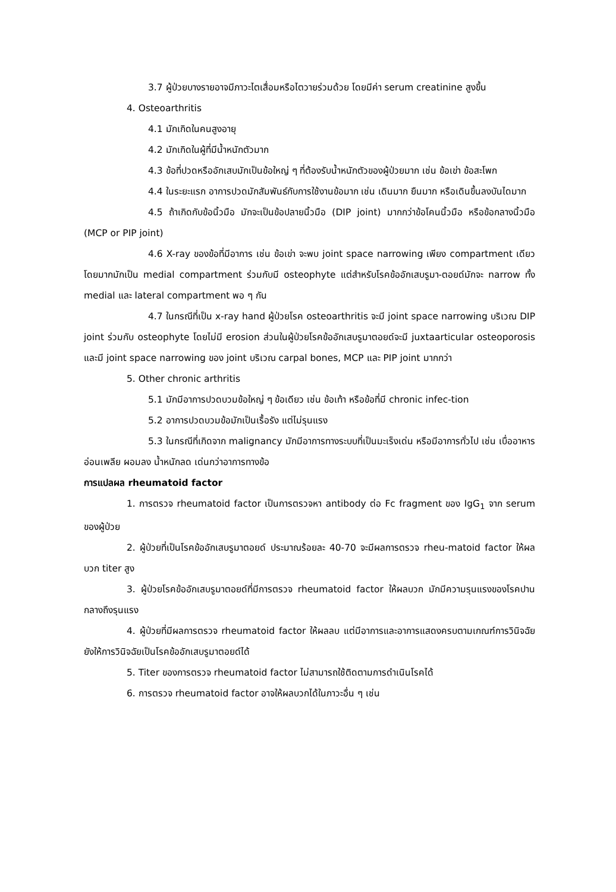3.7 ผู้ป่วยบางรายอาจมีภาวะไตเสื่อมหรือไตวายร่วมด้วย โดยมีค่า serum creatinine สูงขึ้น
4. Osteoarthritis
4.1 มักเกิดในคนสูงอายุ
4.2 มักเกิดในผู้ที่มีน้ำหนักตัวมาก
4.3 ข้อที่ปวดหรืออักเสบมักเป็นข้อใหญ่ ๆ ที่ต้องรับน้ำหนักตัวของผู้ป่วยมาก เช่น ข้อเข่า ข้อสะโพก
4.4 ในระยะแรก อาการปวดมักสัมพันธ์กับการใช้งานข้อมาก เช่น เดินมาก ยืนมาก หรือเดินขึ้นลงบันไดมาก
4.5 ถ้าเกิดกับข้อนิ้วมือ มักจะเป็นข้อปลายนิ้วมือ (DIP joint) มากกว่าข้อโคนนิ้วมือ หรือข้อกลางนิ้วมือ (MCP or PIP joint)
4.6 X-ray ของข้อที่มีอาการ เช่น ข้อเข่า จะพบ joint space narrowing เพียง compartment เดียว โดยมากมักเป็น medial compartment ร่วมกับมี osteophyte แต่สำหรับโรคข้ออักเสบรูมา-ตอยด์มักจะ narrow ทั้ง medial และ lateral compartment พอ ๆ กัน
4.7 ในกรณีที่เป็น x-ray hand ผู้ป่วยโรค osteoarthritis จะมี joint space narrowing บริเวณ DIP joint ร่วมกับ osteophyte โดยไม่มี erosion ส่วนในผู้ป่วยโรคข้ออักเสบรูมาตอยด์จะมี juxtaarticular osteoporosis และมี joint space narrowing ของ joint บริเวณ carpal bones, MCP และ PIP joint มากกว่า
5. Other chronic arthritis
5.1 มักมีอาการปวดบวมข้อใหญ่ ๆ ข้อเดียว เช่น ข้อเท้า หรือข้อที่มี chronic infec-tion
5.2 อาการปวดบวมข้อมักเป็นเรื้อรัง แต่ไม่รุนแรง
5.3 ในกรณีที่เกิดจาก malignancy มักมีอาการทางระบบที่เป็นมะเร็งเด่น หรือมีอาการทั่วไป เช่น เบื่ออาหาร อ่อนเพลีย ผอมลง น้ำหนักลด เด่นกว่าอาการทางข้อ
การแปลผล rheumatoid factor
1. การตรวจ rheumatoid factor เป็นการตรวจหา antibody ต่อ Fc fragment ของ IgG<sub>1</sub> จาก serum ของผู้ป่วย
2. ผู้ป่วยที่เป็นโรคข้ออักเสบรูมาตอยด์ ประมาณร้อยละ 40-70 จะมีผลการตรวจ rheu-matoid factor ให้ผลบวก titer สูง
3. ผู้ป่วยโรคข้ออักเสบรูมาตอยด์ที่มีการตรวจ rheumatoid factor ให้ผลบวก มักมีความรุนแรงของโรคปานกลางถึงรุนแรง
4. ผู้ป่วยที่มีผลการตรวจ rheumatoid factor ให้ผลลบ แต่มีอาการและอาการแสดงครบตามเกณฑ์การวินิจฉัย ยังให้การวินิจฉัยเป็นโรคข้ออักเสบรูมาตอยด์ได้
5. Titer ของการตรวจ rheumatoid factor ไม่สามารถใช้ติดตามการดำเนินโรคได้
6. การตรวจ rheumatoid factor อาจให้ผลบวกได้ในภาวะอื่น ๆ เช่น